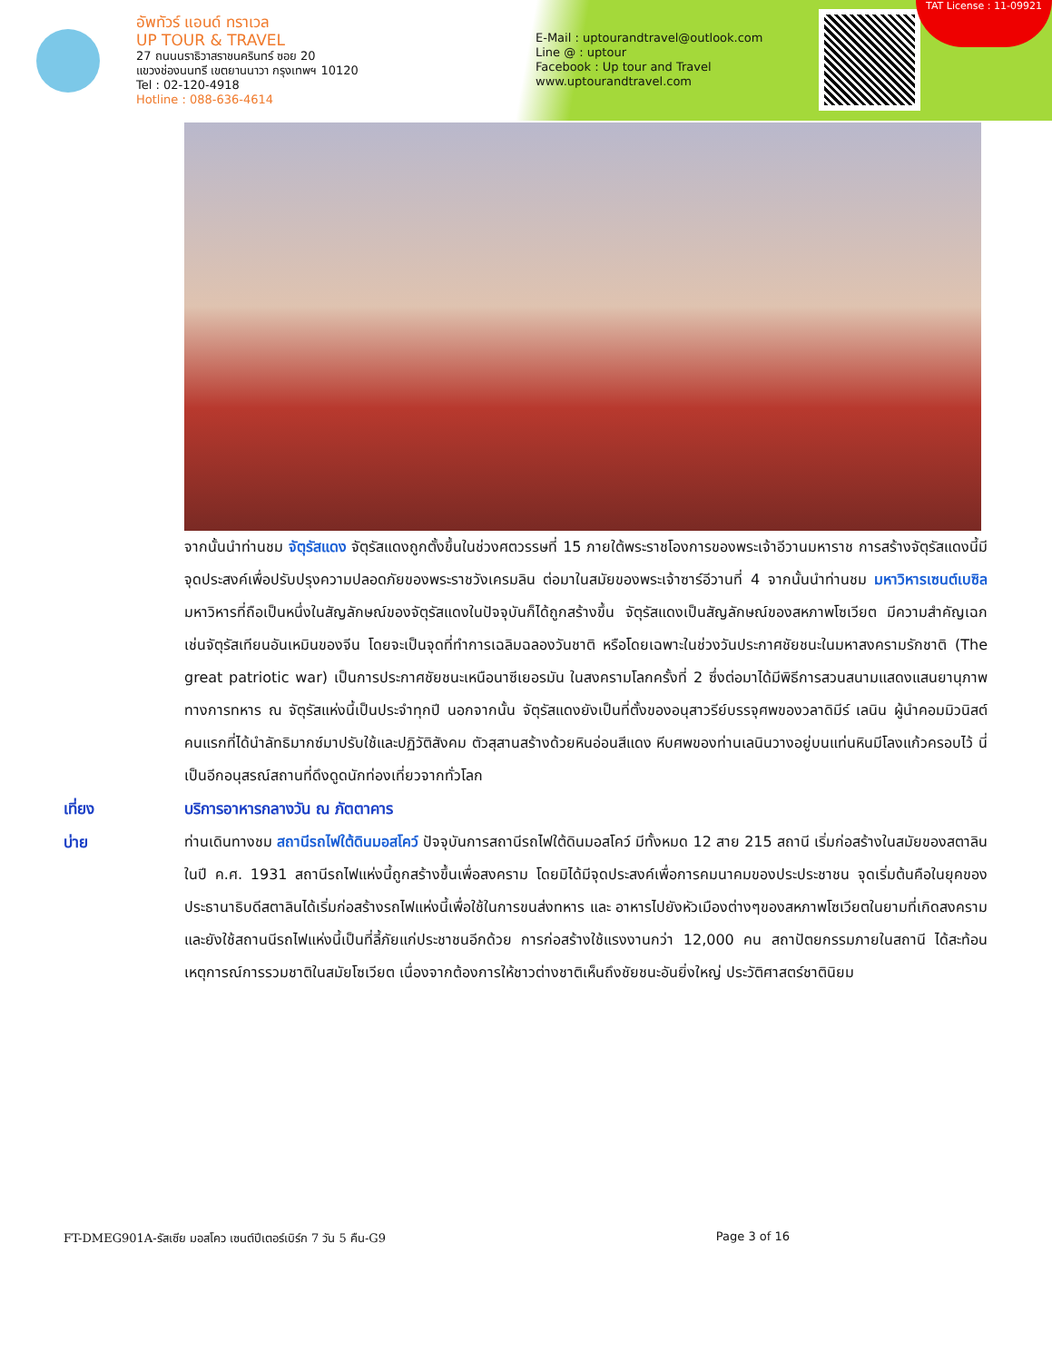อัพทัวร์ แอนด์ ทราเวล
UP TOUR & TRAVEL
27 ถนนนราธิวาสราชนครินทร์ ซอย 20
แขวงช่องนนทรี เขตยานนาวา กรุงเทพฯ 10120
Tel : 02-120-4918
Hotline : 088-636-4614
E-Mail : uptourandtravel@outlook.com
Line @ : uptour
Facebook : Up tour and Travel
www.uptourandtravel.com
TAT License : 11-09921
จากนั้นนำท่านชม จัตุรัสแดง จัตุรัสแดงถูกตั้งขึ้นในช่วงศตวรรษที่ 15 ภายใต้พระราชโองการของพระเจ้าอีวานมหาราช การสร้างจัตุรัสแดงนี้มีจุดประสงค์เพื่อปรับปรุงความปลอดภัยของพระราชวังเครมลิน ต่อมาในสมัยของพระเจ้าซาร์อีวานที่ 4 จากนั้นนำท่านชม มหาวิหารเซนต์เบซิล มหาวิหารที่ถือเป็นหนึ่งในสัญลักษณ์ของจัตุรัสแดงในปัจจุบันก็ได้ถูกสร้างขึ้น จัตุรัสแดงเป็นสัญลักษณ์ของสหภาพโซเวียต มีความสำคัญเฉกเช่นจัตุรัสเทียนอันเหมินของจีน โดยจะเป็นจุดที่ทำการเฉลิมฉลองวันชาติ หรือโดยเฉพาะในช่วงวันประกาศชัยชนะในมหาสงครามรักชาติ (The great patriotic war) เป็นการประกาศชัยชนะเหนือนาซีเยอรมัน ในสงครามโลกครั้งที่ 2 ซึ่งต่อมาได้มีพิธีการสวนสนามแสดงแสนยานุภาพทางการทหาร ณ จัตุรัสแห่งนี้เป็นประจำทุกปี นอกจากนั้น จัตุรัสแดงยังเป็นที่ตั้งของอนุสาวรีย์บรรจุศพของวลาดิมีร์ เลนิน ผู้นำคอมมิวนิสต์คนแรกที่ได้นำลัทธิมากซ์มาปรับใช้และปฏิวัติสังคม ตัวสุสานสร้างด้วยหินอ่อนสีแดง หีบศพของท่านเลนินวางอยู่บนแท่นหินมีโลงแก้วครอบไว้ นี่เป็นอีกอนุสรณ์สถานที่ดึงดูดนักท่องเที่ยวจากทั่วโลก
เที่ยง
บริการอาหารกลางวัน ณ ภัตตาคาร
บ่าย ท่านเดินทางชม สถานีรถไฟใต้ดินมอสโคว์ ปัจจุบันการสถานีรถไฟใต้ดินมอสโคว์ มีทั้งหมด 12 สาย 215 สถานี เริ่มก่อสร้างในสมัยของสตาลิน ในปี ค.ศ. 1931 สถานีรถไฟแห่งนี้ถูกสร้างขึ้นเพื่อสงคราม โดยมิได้มีจุดประสงค์เพื่อการคมนาคมของประประชาชน จุดเริ่มต้นคือในยุคของประธานาธิบดีสตาลินได้เริ่มก่อสร้างรถไฟแห่งนี้เพื่อใช้ในการขนส่งทหาร และ อาหารไปยังหัวเมืองต่างๆของสหภาพโซเวียตในยามที่เกิดสงคราม และยังใช้สถานนีรถไฟแห่งนี้เป็นที่ลี้ภัยแก่ประชาชนอีกด้วย การก่อสร้างใช้แรงงานกว่า 12,000 คน สถาปัตยกรรมภายในสถานี ได้สะท้อนเหตุการณ์การรวมชาติในสมัยโซเวียต เนื่องจากต้องการให้ชาวต่างชาติเห็นถึงชัยชนะอันยิ่งใหญ่ ประวัติศาสตร์ชาตินิยม
FT-DMEG901A-รัสเซีย มอสโคว เซนต์ปีเตอร์เบิร์ก 7 วัน 5 คืน-G9 Page 3 of 16